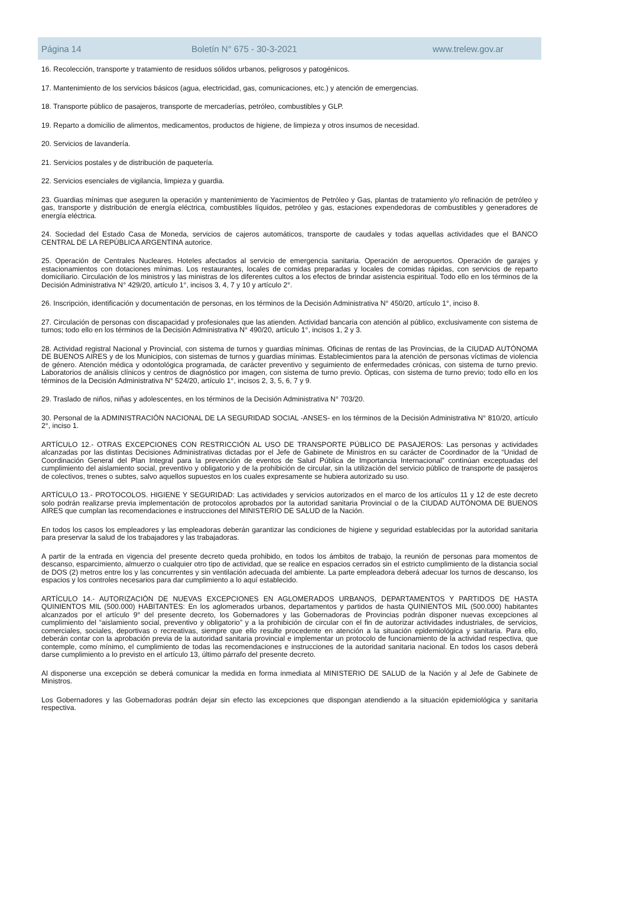Página 14 Boletín N° 675 - 30-3-2021 www.trelew.gov.ar
16. Recolección, transporte y tratamiento de residuos sólidos urbanos, peligrosos y patogénicos.
17. Mantenimiento de los servicios básicos (agua, electricidad, gas, comunicaciones, etc.) y atención de emergencias.
18. Transporte público de pasajeros, transporte de mercaderías, petróleo, combustibles y GLP.
19. Reparto a domicilio de alimentos, medicamentos, productos de higiene, de limpieza y otros insumos de necesidad.
20. Servicios de lavandería.
21. Servicios postales y de distribución de paquetería.
22. Servicios esenciales de vigilancia, limpieza y guardia.
23. Guardias mínimas que aseguren la operación y mantenimiento de Yacimientos de Petróleo y Gas, plantas de tratamiento y/o refinación de petróleo y gas, transporte y distribución de energía eléctrica, combustibles líquidos, petróleo y gas, estaciones expendedoras de combustibles y generadores de energía eléctrica.
24. Sociedad del Estado Casa de Moneda, servicios de cajeros automáticos, transporte de caudales y todas aquellas actividades que el BANCO CENTRAL DE LA REPÚBLICA ARGENTINA autorice.
25. Operación de Centrales Nucleares. Hoteles afectados al servicio de emergencia sanitaria. Operación de aeropuertos. Operación de garajes y estacionamientos con dotaciones mínimas. Los restaurantes, locales de comidas preparadas y locales de comidas rápidas, con servicios de reparto domiciliario. Circulación de los ministros y las ministras de los diferentes cultos a los efectos de brindar asistencia espiritual. Todo ello en los términos de la Decisión Administrativa N° 429/20, artículo 1°, incisos 3, 4, 7 y 10 y artículo 2°.
26. Inscripción, identificación y documentación de personas, en los términos de la Decisión Administrativa N° 450/20, artículo 1°, inciso 8.
27. Circulación de personas con discapacidad y profesionales que las atienden. Actividad bancaria con atención al público, exclusivamente con sistema de turnos; todo ello en los términos de la Decisión Administrativa N° 490/20, artículo 1°, incisos 1, 2 y 3.
28. Actividad registral Nacional y Provincial, con sistema de turnos y guardias mínimas. Oficinas de rentas de las Provincias, de la CIUDAD AUTÓNOMA DE BUENOS AIRES y de los Municipios, con sistemas de turnos y guardias mínimas. Establecimientos para la atención de personas víctimas de violencia de género. Atención médica y odontológica programada, de carácter preventivo y seguimiento de enfermedades crónicas, con sistema de turno previo. Laboratorios de análisis clínicos y centros de diagnóstico por imagen, con sistema de turno previo. Ópticas, con sistema de turno previo; todo ello en los términos de la Decisión Administrativa N° 524/20, artículo 1°, incisos 2, 3, 5, 6, 7 y 9.
29. Traslado de niños, niñas y adolescentes, en los términos de la Decisión Administrativa N° 703/20.
30. Personal de la ADMINISTRACIÓN NACIONAL DE LA SEGURIDAD SOCIAL -ANSES- en los términos de la Decisión Administrativa N° 810/20, artículo 2°, inciso 1.
ARTÍCULO 12.- OTRAS EXCEPCIONES CON RESTRICCIÓN AL USO DE TRANSPORTE PÚBLICO DE PASAJEROS: Las personas y actividades alcanzadas por las distintas Decisiones Administrativas dictadas por el Jefe de Gabinete de Ministros en su carácter de Coordinador de la “Unidad de Coordinación General del Plan Integral para la prevención de eventos de Salud Pública de Importancia Internacional” continúan exceptuadas del cumplimiento del aislamiento social, preventivo y obligatorio y de la prohibición de circular, sin la utilización del servicio público de transporte de pasajeros de colectivos, trenes o subtes, salvo aquellos supuestos en los cuales expresamente se hubiera autorizado su uso.
ARTÍCULO 13.- PROTOCOLOS. HIGIENE Y SEGURIDAD: Las actividades y servicios autorizados en el marco de los artículos 11 y 12 de este decreto solo podrán realizarse previa implementación de protocolos aprobados por la autoridad sanitaria Provincial o de la CIUDAD AUTÓNOMA DE BUENOS AIRES que cumplan las recomendaciones e instrucciones del MINISTERIO DE SALUD de la Nación.
En todos los casos los empleadores y las empleadoras deberán garantizar las condiciones de higiene y seguridad establecidas por la autoridad sanitaria para preservar la salud de los trabajadores y las trabajadoras.
A partir de la entrada en vigencia del presente decreto queda prohibido, en todos los ámbitos de trabajo, la reunión de personas para momentos de descanso, esparcimiento, almuerzo o cualquier otro tipo de actividad, que se realice en espacios cerrados sin el estricto cumplimiento de la distancia social de DOS (2) metros entre los y las concurrentes y sin ventilación adecuada del ambiente. La parte empleadora deberá adecuar los turnos de descanso, los espacios y los controles necesarios para dar cumplimiento a lo aquí establecido.
ARTÍCULO 14.- AUTORIZACIÓN DE NUEVAS EXCEPCIONES EN AGLOMERADOS URBANOS, DEPARTAMENTOS Y PARTIDOS DE HASTA QUINIENTOS MIL (500.000) HABITANTES: En los aglomerados urbanos, departamentos y partidos de hasta QUINIENTOS MIL (500.000) habitantes alcanzados por el artículo 9° del presente decreto, los Gobernadores y las Gobernadoras de Provincias podrán disponer nuevas excepciones al cumplimiento del “aislamiento social, preventivo y obligatorio” y a la prohibición de circular con el fin de autorizar actividades industriales, de servicios, comerciales, sociales, deportivas o recreativas, siempre que ello resulte procedente en atención a la situación epidemiológica y sanitaria. Para ello, deberán contar con la aprobación previa de la autoridad sanitaria provincial e implementar un protocolo de funcionamiento de la actividad respectiva, que contemple, como mínimo, el cumplimiento de todas las recomendaciones e instrucciones de la autoridad sanitaria nacional. En todos los casos deberá darse cumplimiento a lo previsto en el artículo 13, último párrafo del presente decreto.
Al disponerse una excepción se deberá comunicar la medida en forma inmediata al MINISTERIO DE SALUD de la Nación y al Jefe de Gabinete de Ministros.
Los Gobernadores y las Gobernadoras podrán dejar sin efecto las excepciones que dispongan atendiendo a la situación epidemiológica y sanitaria respectiva.